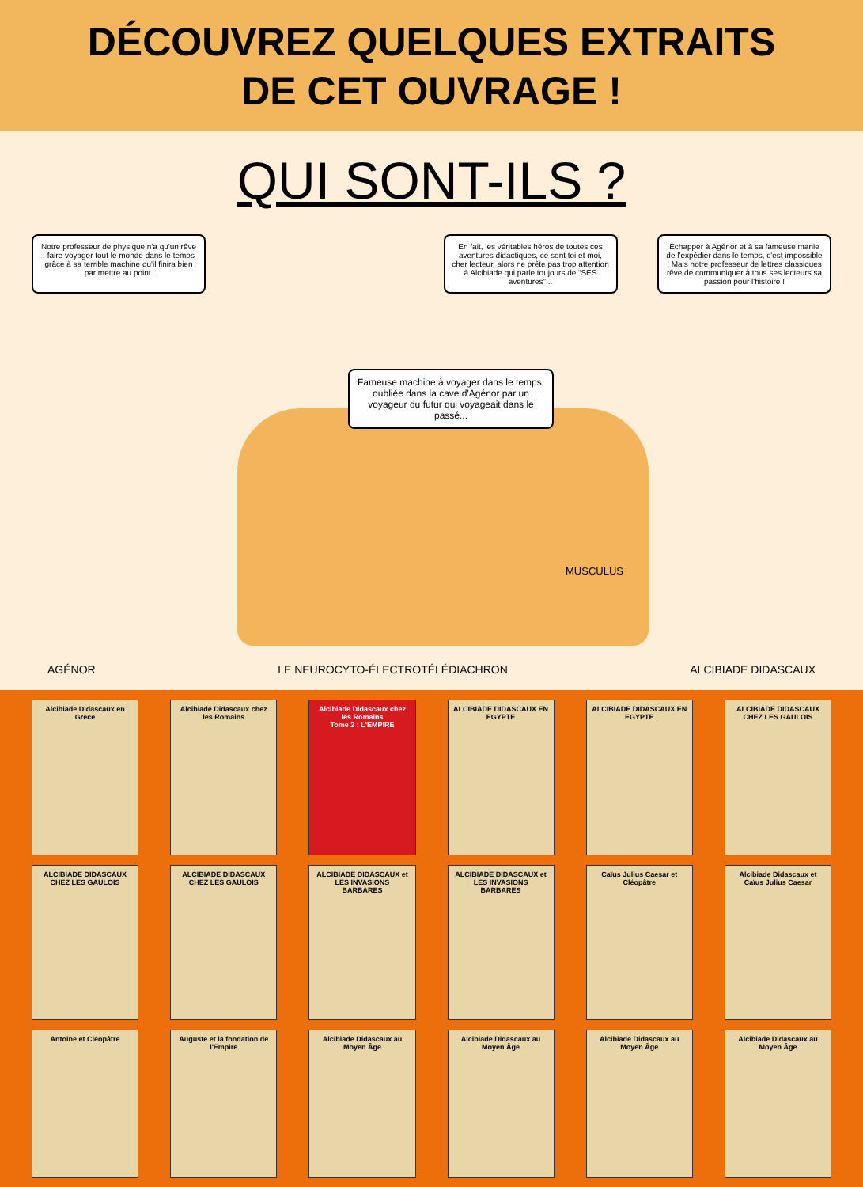DÉCOUVREZ QUELQUES EXTRAITS
DE CET OUVRAGE !
QUI SONT-ILS ?
Notre professeur de physique n'a qu'un rêve : faire voyager tout le monde dans le temps grâce à sa terrible machine qu'il finira bien par mettre au point.
En fait, les véritables héros de toutes ces aventures didactiques, ce sont toi et moi, cher lecteur, alors ne prête pas trop attention à Alcibiade qui parle toujours de “SES aventures”...
Echapper à Agénor et à sa fameuse manie de l'expédier dans le temps, c'est impossible ! Mais notre professeur de lettres classiques rêve de communiquer à tous ses lecteurs sa passion pour l'histoire !
Fameuse machine à voyager dans le temps, oubliée dans la cave d'Agénor par un voyageur du futur qui voyageait dans le passé...
MUSCULUS
AGÉNOR LE NEUROCYTO-ÉLECTROTÉLÉDIACHRON ALCIBIADE DIDASCAUX
Alcibiade Didascaux en Grèce
Alcibiade Didascaux chez les Romains
Alcibiade Didascaux chez les Romains
Tome 2 : L'EMPIRE
ALCIBIADE DIDASCAUX EN EGYPTE
ALCIBIADE DIDASCAUX EN EGYPTE
ALCIBIADE DIDASCAUX CHEZ LES GAULOIS
ALCIBIADE DIDASCAUX CHEZ LES GAULOIS
ALCIBIADE DIDASCAUX CHEZ LES GAULOIS
ALCIBIADE DIDASCAUX et LES INVASIONS BARBARES
ALCIBIADE DIDASCAUX et LES INVASIONS BARBARES
Caïus Julius Caesar et Cléopâtre
Alcibiade Didascaux et Caïus Julius Caesar
Antoine et Cléopâtre
Auguste et la fondation de l'Empire
Alcibiade Didascaux au Moyen Âge
Alcibiade Didascaux au Moyen Âge
Alcibiade Didascaux au Moyen Âge
Alcibiade Didascaux au Moyen Âge